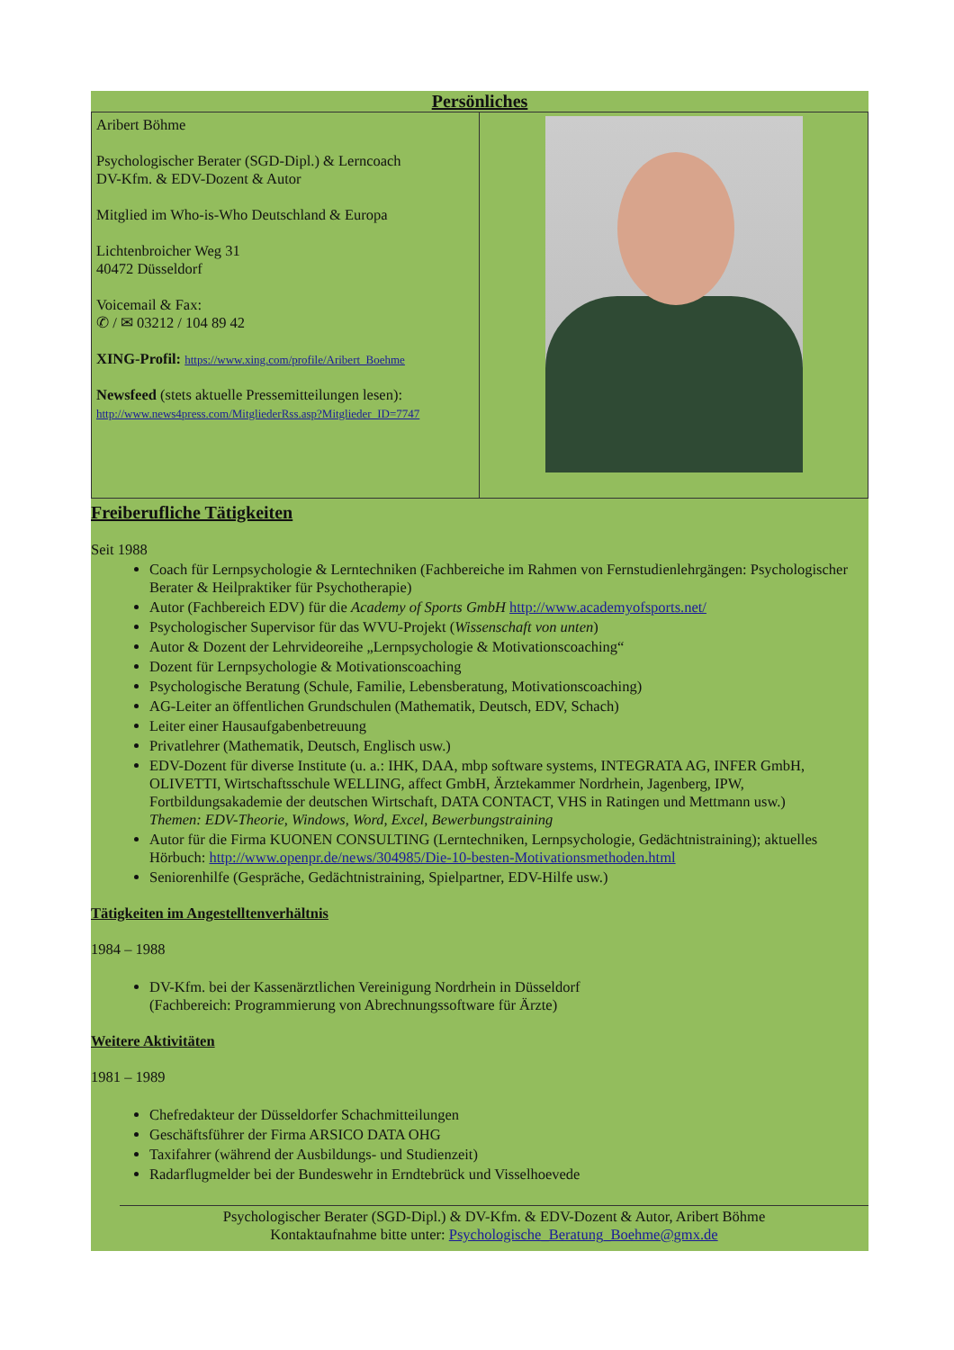Persönliches
| Aribert Böhme Psychologischer Berater (SGD-Dipl.) & Lerncoach DV-Kfm. & EDV-Dozent & Autor Mitglied im Who-is-Who Deutschland & Europa Lichtenbroicher Weg 31 40472 Düsseldorf Voicemail & Fax: ✆ / ✉ 03212 / 104 89 42 XING-Profil: https://www.xing.com/profile/Aribert_Boehme Newsfeed (stets aktuelle Pressemitteilungen lesen): http://www.news4press.com/MitgliederRss.asp?Mitglieder_ID=7747 | |
Freiberufliche Tätigkeiten
Seit 1988
Coach für Lernpsychologie & Lerntechniken (Fachbereiche im Rahmen von Fernstudienlehrgängen: Psychologischer Berater & Heilpraktiker für Psychotherapie)
Autor (Fachbereich EDV) für die Academy of Sports GmbH http://www.academyofsports.net/
Psychologischer Supervisor für das WVU-Projekt (Wissenschaft von unten)
Autor & Dozent der Lehrvideoreihe „Lernpsychologie & Motivationscoaching“
Dozent für Lernpsychologie & Motivationscoaching
Psychologische Beratung (Schule, Familie, Lebensberatung, Motivationscoaching)
AG-Leiter an öffentlichen Grundschulen (Mathematik, Deutsch, EDV, Schach)
Leiter einer Hausaufgabenbetreuung
Privatlehrer (Mathematik, Deutsch, Englisch usw.)
EDV-Dozent für diverse Institute (u. a.: IHK, DAA, mbp software systems, INTEGRATA AG, INFER GmbH, OLIVETTI, Wirtschaftsschule WELLING, affect GmbH, Ärztekammer Nordrhein, Jagenberg, IPW, Fortbildungsakademie der deutschen Wirtschaft, DATA CONTACT, VHS in Ratingen und Mettmann usw.)
Themen: EDV-Theorie, Windows, Word, Excel, Bewerbungstraining
Autor für die Firma KUONEN CONSULTING (Lerntechniken, Lernpsychologie, Gedächtnistraining); aktuelles Hörbuch: http://www.openpr.de/news/304985/Die-10-besten-Motivationsmethoden.html
Seniorenhilfe (Gespräche, Gedächtnistraining, Spielpartner, EDV-Hilfe usw.)
Tätigkeiten im Angestelltenverhältnis
1984 – 1988
DV-Kfm. bei der Kassenärztlichen Vereinigung Nordrhein in Düsseldorf
(Fachbereich: Programmierung von Abrechnungssoftware für Ärzte)
Weitere Aktivitäten
1981 – 1989
Chefredakteur der Düsseldorfer Schachmitteilungen
Geschäftsführer der Firma ARSICO DATA OHG
Taxifahrer (während der Ausbildungs- und Studienzeit)
Radarflugmelder bei der Bundeswehr in Erndtebrück und Visselhoevede
Psychologischer Berater (SGD-Dipl.) & DV-Kfm. & EDV-Dozent & Autor, Aribert Böhme
Kontaktaufnahme bitte unter: Psychologische_Beratung_Boehme@gmx.de